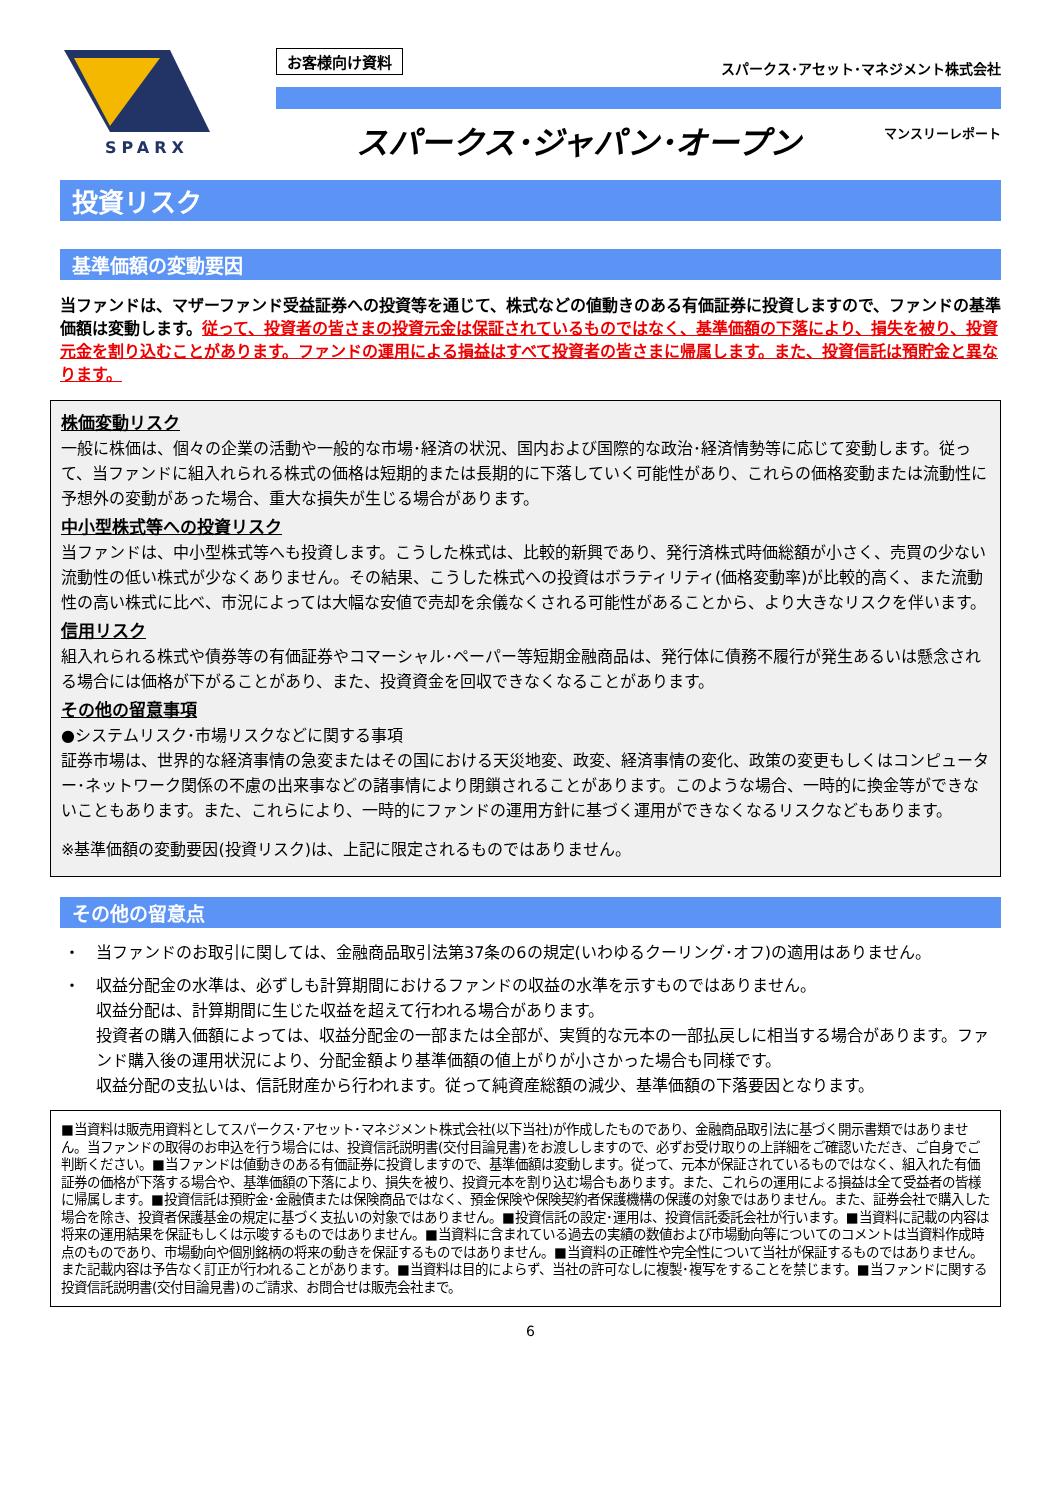SPARX
お客様向け資料 スパークス･アセット･マネジメント株式会社
スパークス･ジャパン･オープン マンスリーレポート
投資リスク
基準価額の変動要因
当ファンドは、マザーファンド受益証券への投資等を通じて、株式などの値動きのある有価証券に投資しますので、ファンドの基準価額は変動します。従って、投資者の皆さまの投資元金は保証されているものではなく、基準価額の下落により、損失を被り、投資元金を割り込むことがあります。ファンドの運用による損益はすべて投資者の皆さまに帰属します。また、投資信託は預貯金と異なります。
株価変動リスク
一般に株価は、個々の企業の活動や一般的な市場･経済の状況、国内および国際的な政治･経済情勢等に応じて変動します。従って、当ファンドに組入れられる株式の価格は短期的または長期的に下落していく可能性があり、これらの価格変動または流動性に予想外の変動があった場合、重大な損失が生じる場合があります。
中小型株式等への投資リスク
当ファンドは、中小型株式等へも投資します。こうした株式は、比較的新興であり、発行済株式時価総額が小さく、売買の少ない流動性の低い株式が少なくありません。その結果、こうした株式への投資はボラティリティ(価格変動率)が比較的高く、また流動性の高い株式に比べ、市況によっては大幅な安値で売却を余儀なくされる可能性があることから、より大きなリスクを伴います。
信用リスク
組入れられる株式や債券等の有価証券やコマーシャル･ペーパー等短期金融商品は、発行体に債務不履行が発生あるいは懸念される場合には価格が下がることがあり、また、投資資金を回収できなくなることがあります。
その他の留意事項
●システムリスク･市場リスクなどに関する事項
証券市場は、世界的な経済事情の急変またはその国における天災地変、政変、経済事情の変化、政策の変更もしくはコンピューター･ネットワーク関係の不慮の出来事などの諸事情により閉鎖されることがあります。このような場合、一時的に換金等ができないこともあります。また、これらにより、一時的にファンドの運用方針に基づく運用ができなくなるリスクなどもあります。
※基準価額の変動要因(投資リスク)は、上記に限定されるものではありません。
その他の留意点
・ 当ファンドのお取引に関しては、金融商品取引法第37条の6の規定(いわゆるクーリング･オフ)の適用はありません。
・ 収益分配金の水準は、必ずしも計算期間におけるファンドの収益の水準を示すものではありません。
収益分配は、計算期間に生じた収益を超えて行われる場合があります。
投資者の購入価額によっては、収益分配金の一部または全部が、実質的な元本の一部払戻しに相当する場合があります。ファンド購入後の運用状況により、分配金額より基準価額の値上がりが小さかった場合も同様です。
収益分配の支払いは、信託財産から行われます。従って純資産総額の減少、基準価額の下落要因となります。
■当資料は販売用資料としてスパークス･アセット･マネジメント株式会社(以下当社)が作成したものであり、金融商品取引法に基づく開示書類ではありません。当ファンドの取得のお申込を行う場合には、投資信託説明書(交付目論見書)をお渡ししますので、必ずお受け取りの上詳細をご確認いただき、ご自身でご判断ください。■当ファンドは値動きのある有価証券に投資しますので、基準価額は変動します。従って、元本が保証されているものではなく、組入れた有価証券の価格が下落する場合や、基準価額の下落により、損失を被り、投資元本を割り込む場合もあります。また、これらの運用による損益は全て受益者の皆様に帰属します。■投資信託は預貯金･金融債または保険商品ではなく、預金保険や保険契約者保護機構の保護の対象ではありません。また、証券会社で購入した場合を除き、投資者保護基金の規定に基づく支払いの対象ではありません。■投資信託の設定･運用は、投資信託委託会社が行います。■当資料に記載の内容は将来の運用結果を保証もしくは示唆するものではありません。■当資料に含まれている過去の実績の数値および市場動向等についてのコメントは当資料作成時点のものであり、市場動向や個別銘柄の将来の動きを保証するものではありません。■当資料の正確性や完全性について当社が保証するものではありません。また記載内容は予告なく訂正が行われることがあります。■当資料は目的によらず、当社の許可なしに複製･複写をすることを禁じます。■当ファンドに関する投資信託説明書(交付目論見書)のご請求、お問合せは販売会社まで。
6